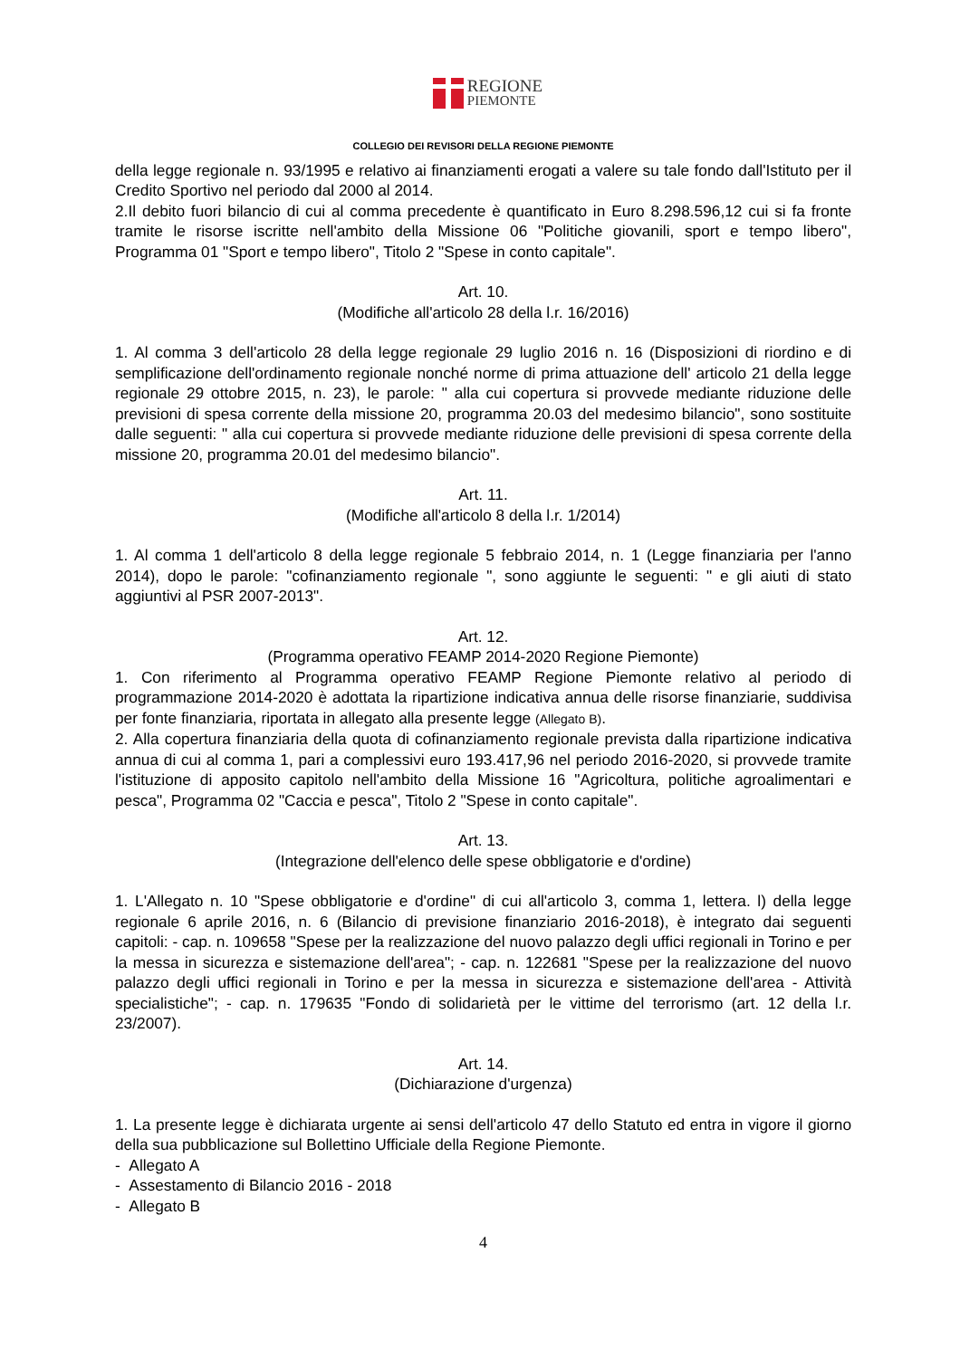REGIONE
PIEMONTE
COLLEGIO DEI REVISORI DELLA REGIONE PIEMONTE
della legge regionale n. 93/1995 e relativo ai finanziamenti erogati a valere su tale fondo dall'Istituto per il Credito Sportivo nel periodo dal 2000 al 2014.
2.Il debito fuori bilancio di cui al comma precedente è quantificato in Euro 8.298.596,12 cui si fa fronte tramite le risorse iscritte nell'ambito della Missione 06 "Politiche giovanili, sport e tempo libero", Programma 01 "Sport e tempo libero", Titolo 2 "Spese in conto capitale".
Art. 10.
(Modifiche all'articolo 28 della l.r. 16/2016)
1. Al comma 3 dell'articolo 28 della legge regionale 29 luglio 2016 n. 16 (Disposizioni di riordino e di semplificazione dell'ordinamento regionale nonché norme di prima attuazione dell' articolo 21 della legge regionale 29 ottobre 2015, n. 23), le parole: " alla cui copertura si provvede mediante riduzione delle previsioni di spesa corrente della missione 20, programma 20.03 del medesimo bilancio", sono sostituite dalle seguenti: " alla cui copertura si provvede mediante riduzione delle previsioni di spesa corrente della missione 20, programma 20.01 del medesimo bilancio".
Art. 11.
(Modifiche all'articolo 8 della l.r. 1/2014)
1. Al comma 1 dell'articolo 8 della legge regionale 5 febbraio 2014, n. 1 (Legge finanziaria per l'anno 2014), dopo le parole: "cofinanziamento regionale ", sono aggiunte le seguenti: " e gli aiuti di stato aggiuntivi al PSR 2007-2013".
Art. 12.
(Programma operativo FEAMP 2014-2020 Regione Piemonte)
1. Con riferimento al Programma operativo FEAMP Regione Piemonte relativo al periodo di programmazione 2014-2020 è adottata la ripartizione indicativa annua delle risorse finanziarie, suddivisa per fonte finanziaria, riportata in allegato alla presente legge (Allegato B).
2. Alla copertura finanziaria della quota di cofinanziamento regionale prevista dalla ripartizione indicativa annua di cui al comma 1, pari a complessivi euro 193.417,96 nel periodo 2016-2020, si provvede tramite l'istituzione di apposito capitolo nell'ambito della Missione 16 "Agricoltura, politiche agroalimentari e pesca", Programma 02 "Caccia e pesca", Titolo 2 "Spese in conto capitale".
Art. 13.
(Integrazione dell'elenco delle spese obbligatorie e d'ordine)
1. L'Allegato n. 10 "Spese obbligatorie e d'ordine" di cui all'articolo 3, comma 1, lettera. l) della legge regionale 6 aprile 2016, n. 6 (Bilancio di previsione finanziario 2016-2018), è integrato dai seguenti capitoli: - cap. n. 109658 "Spese per la realizzazione del nuovo palazzo degli uffici regionali in Torino e per la messa in sicurezza e sistemazione dell'area"; - cap. n. 122681 "Spese per la realizzazione del nuovo palazzo degli uffici regionali in Torino e per la messa in sicurezza e sistemazione dell'area - Attività specialistiche"; - cap. n. 179635 "Fondo di solidarietà per le vittime del terrorismo (art. 12 della l.r. 23/2007).
Art. 14.
(Dichiarazione d'urgenza)
1. La presente legge è dichiarata urgente ai sensi dell'articolo 47 dello Statuto ed entra in vigore il giorno della sua pubblicazione sul Bollettino Ufficiale della Regione Piemonte.
- Allegato A
- Assestamento di Bilancio 2016 - 2018
- Allegato B
4